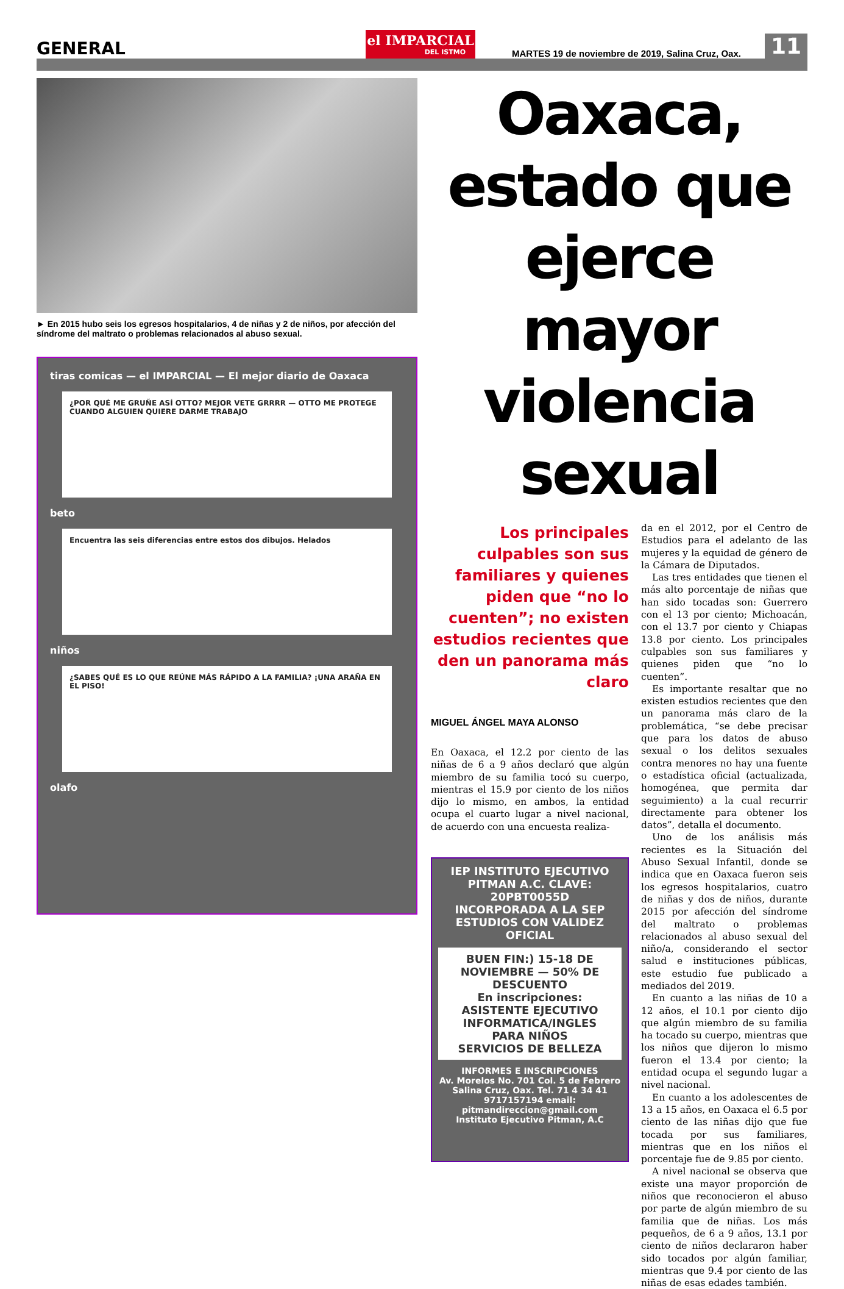GENERAL
el IMPARCIAL
DEL ISTMO
MARTES 19 de noviembre de 2019, Salina Cruz, Oax.
11
► En 2015 hubo seis los egresos hospitalarios, 4 de niñas y 2 de niños, por afección del síndrome del maltrato o problemas relacionados al abuso sexual.
tiras comicas — el IMPARCIAL — El mejor diario de Oaxaca
¿POR QUÉ ME GRUÑE ASÍ OTTO? MEJOR VETE GRRRR — OTTO ME PROTEGE CUANDO ALGUIEN QUIERE DARME TRABAJO
beto
Encuentra las seis diferencias entre estos dos dibujos. Helados
niños
¿SABES QUÉ ES LO QUE REÚNE MÁS RÁPIDO A LA FAMILIA? ¡UNA ARAÑA EN EL PISO!
olafo
Oaxaca, estado que ejerce mayor violencia sexual
Los principales culpables son sus familiares y quienes piden que “no lo cuenten”; no existen estudios recientes que den un panorama más claro
MIGUEL ÁNGEL MAYA ALONSO
En Oaxaca, el 12.2 por ciento de las niñas de 6 a 9 años declaró que algún miembro de su familia tocó su cuerpo, mientras el 15.9 por ciento de los niños dijo lo mismo, en ambos, la entidad ocupa el cuarto lugar a nivel nacional, de acuerdo con una encuesta realiza-
IEP INSTITUTO EJECUTIVO PITMAN A.C. CLAVE: 20PBT0055D
INCORPORADA A LA SEP ESTUDIOS CON VALIDEZ OFICIAL
BUEN FIN:) 15-18 DE NOVIEMBRE — 50% DE DESCUENTO
En inscripciones:
ASISTENTE EJECUTIVO
INFORMATICA/INGLES
PARA NIÑOS
SERVICIOS DE BELLEZA
INFORMES E INSCRIPCIONES
Av. Morelos No. 701 Col. 5 de Febrero
Salina Cruz, Oax. Tel. 71 4 34 41
9717157194 email:
pitmandireccion@gmail.com
Instituto Ejecutivo Pitman, A.C
da en el 2012, por el Centro de Estudios para el adelanto de las mujeres y la equidad de género de la Cámara de Diputados.
Las tres entidades que tienen el más alto porcentaje de niñas que han sido tocadas son: Guerrero con el 13 por ciento; Michoacán, con el 13.7 por ciento y Chiapas 13.8 por ciento. Los principales culpables son sus familiares y quienes piden que “no lo cuenten”.
Es importante resaltar que no existen estudios recientes que den un panorama más claro de la problemática, “se debe precisar que para los datos de abuso sexual o los delitos sexuales contra menores no hay una fuente o estadística oficial (actualizada, homogénea, que permita dar seguimiento) a la cual recurrir directamente para obtener los datos”, detalla el documento.
Uno de los análisis más recientes es la Situación del Abuso Sexual Infantil, donde se indica que en Oaxaca fueron seis los egresos hospitalarios, cuatro de niñas y dos de niños, durante 2015 por afección del síndrome del maltrato o problemas relacionados al abuso sexual del niño/a, considerando el sector salud e instituciones públicas, este estudio fue publicado a mediados del 2019.
En cuanto a las niñas de 10 a 12 años, el 10.1 por ciento dijo que algún miembro de su familia ha tocado su cuerpo, mientras que los niños que dijeron lo mismo fueron el 13.4 por ciento; la entidad ocupa el segundo lugar a nivel nacional.
En cuanto a los adolescentes de 13 a 15 años, en Oaxaca el 6.5 por ciento de las niñas dijo que fue tocada por sus familiares, mientras que en los niños el porcentaje fue de 9.85 por ciento.
A nivel nacional se observa que existe una mayor proporción de niños que reconocieron el abuso por parte de algún miembro de su familia que de niñas. Los más pequeños, de 6 a 9 años, 13.1 por ciento de niños declararon haber sido tocados por algún familiar, mientras que 9.4 por ciento de las niñas de esas edades también.